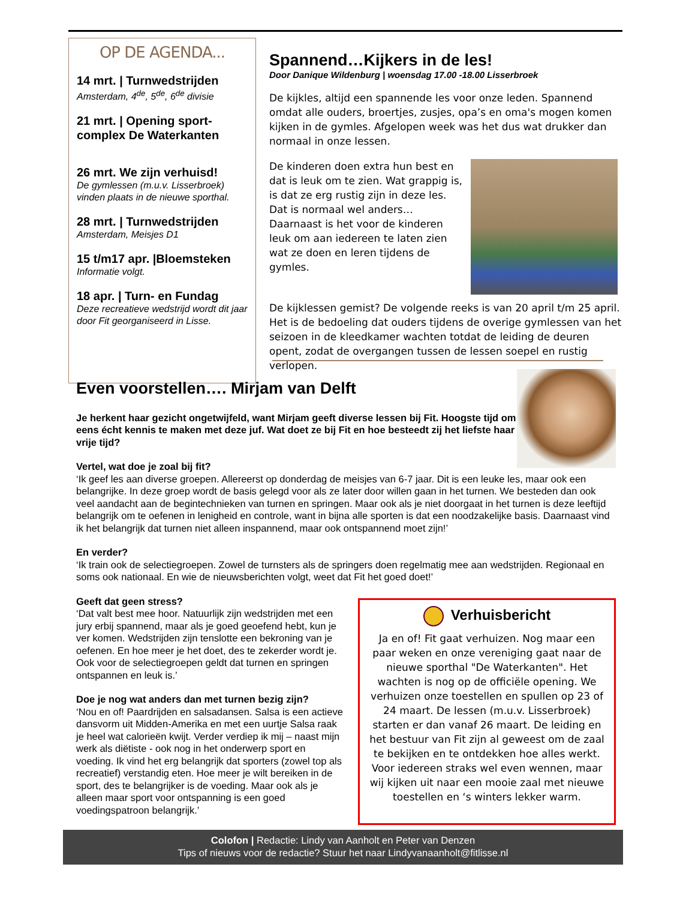OP DE AGENDA...
14 mrt. | Turnwedstrijden
Amsterdam, 4<sup>de</sup>, 5<sup>de</sup>, 6<sup>de</sup> divisie
21 mrt. | Opening sport-complex De Waterkanten
26 mrt. We zijn verhuisd!
De gymlessen (m.u.v. Lisserbroek) vinden plaats in de nieuwe sporthal.
28 mrt. | Turnwedstrijden
Amsterdam, Meisjes D1
15 t/m17 apr. |Bloemsteken
Informatie volgt.
18 apr. | Turn- en Fundag
Deze recreatieve wedstrijd wordt dit jaar door Fit georganiseerd in Lisse.
Spannend…Kijkers in de les!
Door Danique Wildenburg | woensdag 17.00 -18.00 Lisserbroek
De kijkles, altijd een spannende les voor onze leden. Spannend omdat alle ouders, broertjes, zusjes, opa’s en oma's mogen komen kijken in de gymles. Afgelopen week was het dus wat drukker dan normaal in onze lessen.
De kinderen doen extra hun best en dat is leuk om te zien. Wat grappig is, is dat ze erg rustig zijn in deze les. Dat is normaal wel anders…Daarnaast is het voor de kinderen leuk om aan iedereen te laten zien wat ze doen en leren tijdens de gymles.
De kijklessen gemist? De volgende reeks is van 20 april t/m 25 april. Het is de bedoeling dat ouders tijdens de overige gymlessen van het seizoen in de kleedkamer wachten totdat de leiding de deuren opent, zodat de overgangen tussen de lessen soepel en rustig verlopen.
Even voorstellen…. Mirjam van Delft
Je herkent haar gezicht ongetwijfeld, want Mirjam geeft diverse lessen bij Fit. Hoogste tijd om eens écht kennis te maken met deze juf. Wat doet ze bij Fit en hoe besteedt zij het liefste haar vrije tijd?
Vertel, wat doe je zoal bij fit?
‘Ik geef les aan diverse groepen. Allereerst op donderdag de meisjes van 6-7 jaar. Dit is een leuke les, maar ook een belangrijke. In deze groep wordt de basis gelegd voor als ze later door willen gaan in het turnen. We besteden dan ook veel aandacht aan de begintechnieken van turnen en springen. Maar ook als je niet doorgaat in het turnen is deze leeftijd belangrijk om te oefenen in lenigheid en controle, want in bijna alle sporten is dat een noodzakelijke basis. Daarnaast vind ik het belangrijk dat turnen niet alleen inspannend, maar ook ontspannend moet zijn!’
En verder?
‘Ik train ook de selectiegroepen. Zowel de turnsters als de springers doen regelmatig mee aan wedstrijden. Regionaal en soms ook nationaal. En wie de nieuwsberichten volgt, weet dat Fit het goed doet!’
Geeft dat geen stress?
‘Dat valt best mee hoor. Natuurlijk zijn wedstrijden met een jury erbij spannend, maar als je goed geoefend hebt, kun je ver komen. Wedstrijden zijn tenslotte een bekroning van je oefenen. En hoe meer je het doet, des te zekerder wordt je. Ook voor de selectiegroepen geldt dat turnen en springen ontspannen en leuk is.’
Doe je nog wat anders dan met turnen bezig zijn?
‘Nou en of! Paardrijden en salsadansen. Salsa is een actieve dansvorm uit Midden-Amerika en met een uurtje Salsa raak je heel wat calorieën kwijt. Verder verdiep ik mij – naast mijn werk als diëtiste - ook nog in het onderwerp sport en voeding. Ik vind het erg belangrijk dat sporters (zowel top als recreatief) verstandig eten. Hoe meer je wilt bereiken in de sport, des te belangrijker is de voeding. Maar ook als je alleen maar sport voor ontspanning is een goed voedingspatroon belangrijk.’
Verhuisbericht
Ja en of! Fit gaat verhuizen. Nog maar een paar weken en onze vereniging gaat naar de nieuwe sporthal "De Waterkanten". Het wachten is nog op de officiële opening. We verhuizen onze toestellen en spullen op 23 of 24 maart. De lessen (m.u.v. Lisserbroek) starten er dan vanaf 26 maart. De leiding en het bestuur van Fit zijn al geweest om de zaal te bekijken en te ontdekken hoe alles werkt. Voor iedereen straks wel even wennen, maar wij kijken uit naar een mooie zaal met nieuwe toestellen en ‘s winters lekker warm.
Colofon | Redactie: Lindy van Aanholt en Peter van Denzen
Tips of nieuws voor de redactie? Stuur het naar Lindyvanaanholt@fitlisse.nl